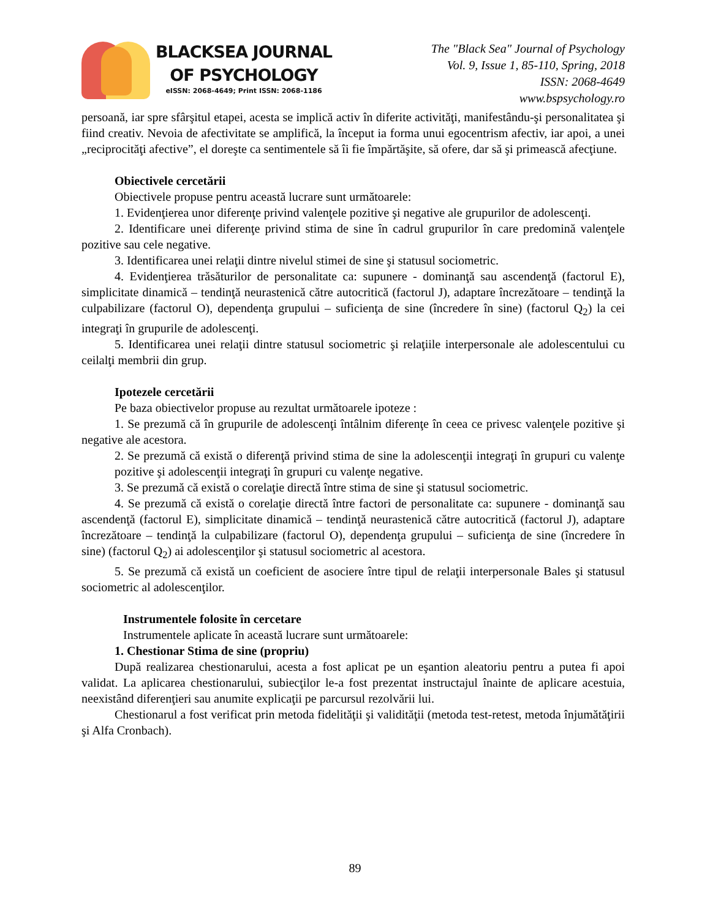BLACKSEA JOURNAL
OF PSYCHOLOGY
eISSN: 2068-4649; Print ISSN: 2068-1186
The "Black Sea" Journal of Psychology
Vol. 9, Issue 1, 85-110, Spring, 2018
ISSN: 2068-4649
www.bspsychology.ro
persoană, iar spre sfârşitul etapei, acesta se implică activ în diferite activităţi, manifestându-şi personalitatea şi fiind creativ. Nevoia de afectivitate se amplifică, la început ia forma unui egocentrism afectiv, iar apoi, a unei „reciprocităţi afective”, el doreşte ca sentimentele să îi fie împărtăşite, să ofere, dar să şi primească afecţiune.
Obiectivele cercetării
Obiectivele propuse pentru această lucrare sunt următoarele:
1. Evidenţierea unor diferenţe privind valenţele pozitive şi negative ale grupurilor de adolescenţi.
2. Identificare unei diferenţe privind stima de sine în cadrul grupurilor în care predomină valenţele pozitive sau cele negative.
3. Identificarea unei relaţii dintre nivelul stimei de sine şi statusul sociometric.
4. Evidenţierea trăsăturilor de personalitate ca: supunere - dominanţă sau ascendenţă (factorul E), simplicitate dinamică – tendinţă neurastenică către autocritică (factorul J), adaptare încrezătoare – tendinţă la culpabilizare (factorul O), dependenţa grupului – suficienţa de sine (încredere în sine) (factorul Q<sub>2</sub>) la cei integraţi în grupurile de adolescenţi.
5. Identificarea unei relaţii dintre statusul sociometric şi relaţiile interpersonale ale adolescentului cu ceilalţi membrii din grup.
Ipotezele cercetării
Pe baza obiectivelor propuse au rezultat următoarele ipoteze :
1. Se prezumă că în grupurile de adolescenţi întâlnim diferenţe în ceea ce privesc valenţele pozitive şi negative ale acestora.
2. Se prezumă că există o diferenţă privind stima de sine la adolescenţii integraţi în grupuri cu valenţe pozitive şi adolescenţii integraţi în grupuri cu valenţe negative.
3. Se prezumă că există o corelaţie directă între stima de sine şi statusul sociometric.
4. Se prezumă că există o corelaţie directă între factori de personalitate ca: supunere - dominanţă sau ascendenţă (factorul E), simplicitate dinamică – tendinţă neurastenică către autocritică (factorul J), adaptare încrezătoare – tendinţă la culpabilizare (factorul O), dependenţa grupului – suficienţa de sine (încredere în sine) (factorul Q<sub>2</sub>) ai adolescenţilor şi statusul sociometric al acestora.
5. Se prezumă că există un coeficient de asociere între tipul de relaţii interpersonale Bales şi statusul sociometric al adolescenţilor.
Instrumentele folosite în cercetare
Instrumentele aplicate în această lucrare sunt următoarele:
1. Chestionar Stima de sine (propriu)
După realizarea chestionarului, acesta a fost aplicat pe un eşantion aleatoriu pentru a putea fi apoi validat. La aplicarea chestionarului, subiecţilor le-a fost prezentat instructajul înainte de aplicare acestuia, neexistând diferenţieri sau anumite explicaţii pe parcursul rezolvării lui.
Chestionarul a fost verificat prin metoda fidelităţii şi validităţii (metoda test-retest, metoda înjumătăţirii şi Alfa Cronbach).
89